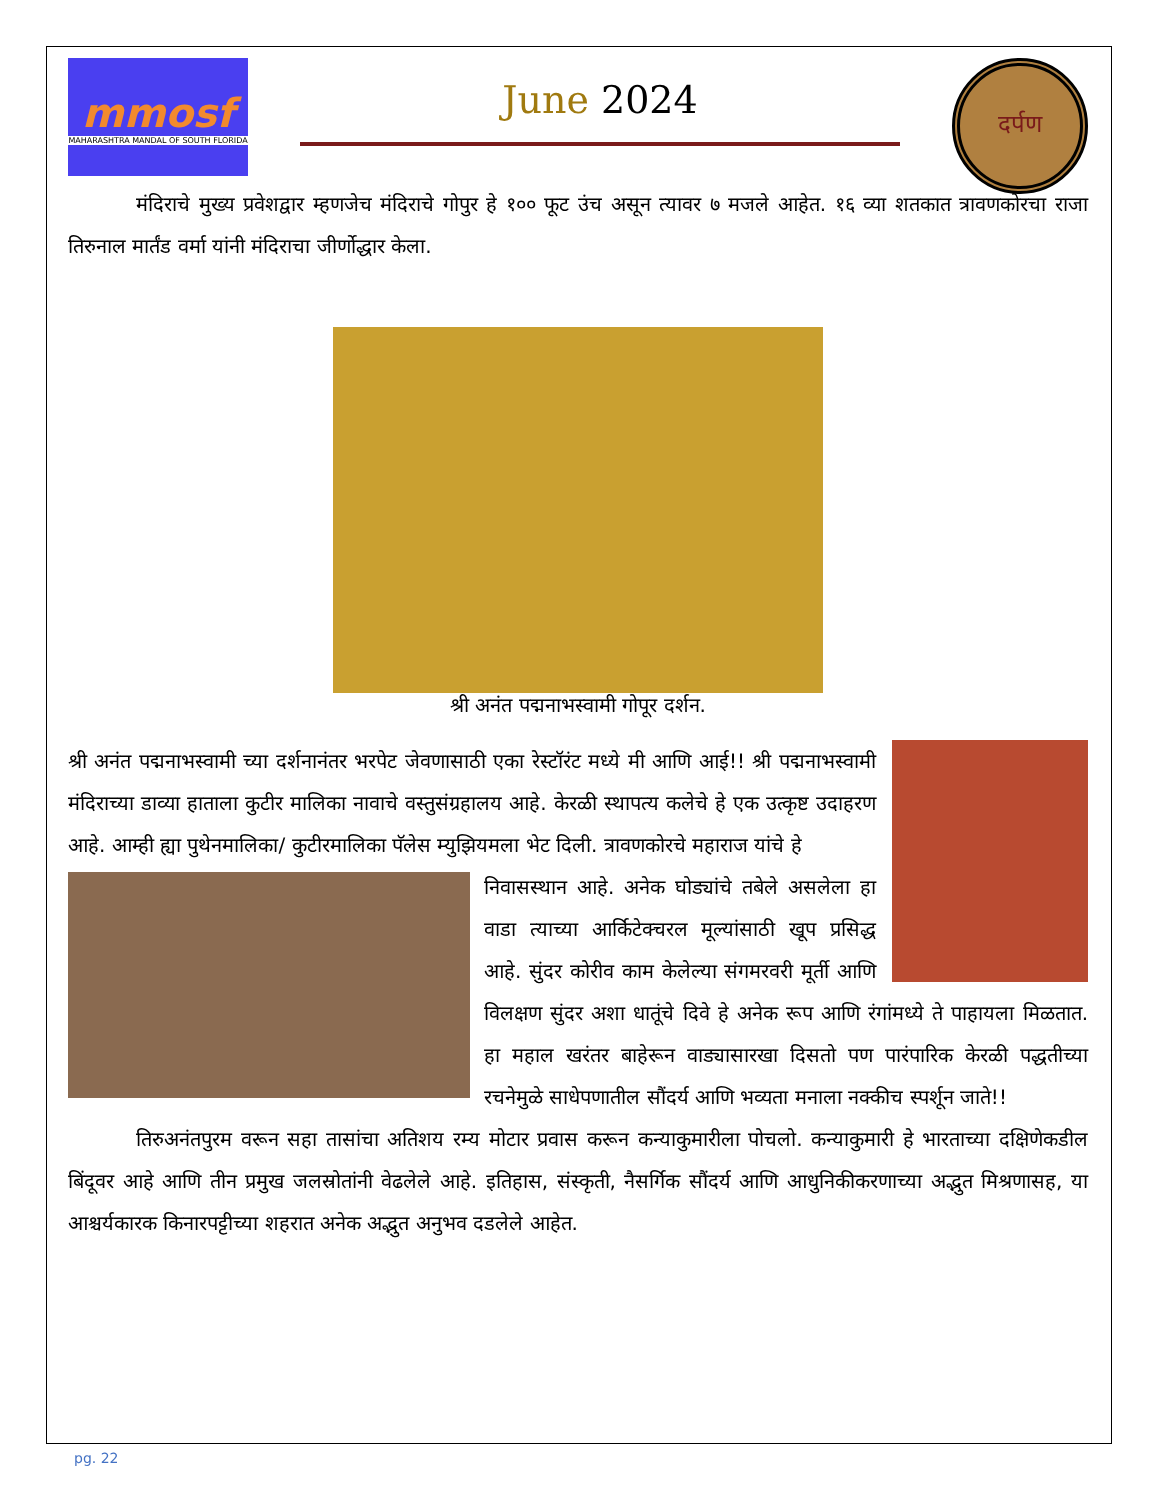mmosf
MAHARASHTRA MANDAL OF SOUTH FLORIDA
June 2024
दर्पण
मंदिराचे मुख्य प्रवेशद्वार म्हणजेच मंदिराचे गोपुर हे १०० फूट उंच असून त्यावर ७ मजले आहेत. १६ व्या शतकात त्रावणकोरचा राजा तिरुनाल मार्तंड वर्मा यांनी मंदिराचा जीर्णोद्धार केला.
श्री अनंत पद्मनाभस्वामी गोपूर दर्शन.
श्री अनंत पद्मनाभस्वामी च्या दर्शनानंतर भरपेट जेवणासाठी एका रेस्टॉरंट मध्ये मी आणि आई!! श्री पद्मनाभस्वामी मंदिराच्या डाव्या हाताला कुटीर मालिका नावाचे वस्तुसंग्रहालय आहे. केरळी स्थापत्य कलेचे हे एक उत्कृष्ट उदाहरण आहे. आम्ही ह्या पुथेनमालिका/ कुटीरमालिका पॅलेस म्युझियमला भेट दिली. त्रावणकोरचे महाराज यांचे हे
निवासस्थान आहे. अनेक घोड्यांचे तबेले असलेला हा वाडा त्याच्या आर्किटेक्चरल मूल्यांसाठी खूप प्रसिद्ध आहे. सुंदर कोरीव काम केलेल्या संगमरवरी मूर्ती आणि विलक्षण सुंदर अशा धातूंचे दिवे हे अनेक रूप आणि रंगांमध्ये ते पाहायला मिळतात. हा महाल खरंतर बाहेरून वाड्यासारखा दिसतो पण पारंपारिक केरळी पद्धतीच्या रचनेमुळे साधेपणातील सौंदर्य आणि भव्यता मनाला नक्कीच स्पर्शून जाते!!
तिरुअनंतपुरम वरून सहा तासांचा अतिशय रम्य मोटार प्रवास करून कन्याकुमारीला पोचलो. कन्याकुमारी हे भारताच्या दक्षिणेकडील बिंदूवर आहे आणि तीन प्रमुख जलस्रोतांनी वेढलेले आहे. इतिहास, संस्कृती, नैसर्गिक सौंदर्य आणि आधुनिकीकरणाच्या अद्भुत मिश्रणासह, या आश्चर्यकारक किनारपट्टीच्या शहरात अनेक अद्भुत अनुभव दडलेले आहेत.
pg. 22